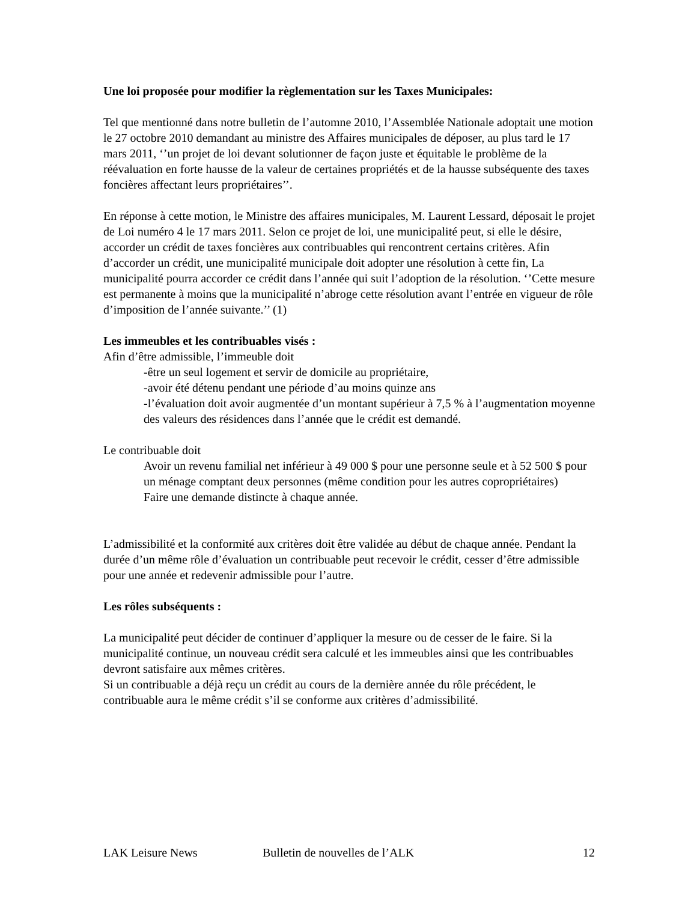Une loi proposée pour modifier la règlementation sur les Taxes Municipales:
Tel que mentionné dans notre bulletin de l’automne 2010, l’Assemblée Nationale adoptait une motion le 27 octobre 2010 demandant au ministre des Affaires municipales de déposer, au plus tard le 17 mars 2011, ‘’un projet de loi devant solutionner de façon juste et équitable le problème de la réévaluation en forte hausse de la valeur de certaines propriétés et de la hausse subséquente des taxes foncières affectant leurs propriétaires’’.
En réponse à cette motion, le Ministre des affaires municipales, M. Laurent Lessard, déposait le projet de Loi numéro 4 le 17 mars 2011. Selon ce projet de loi, une municipalité peut, si elle le désire, accorder un crédit de taxes foncières aux contribuables qui rencontrent certains critères. Afin d’accorder un crédit, une municipalité municipale doit adopter une résolution à cette fin, La municipalité pourra accorder ce crédit dans l’année qui suit l’adoption de la résolution. ‘’Cette mesure est permanente à moins que la municipalité n’abroge cette résolution avant l’entrée en vigueur de rôle d’imposition de l’année suivante.’’ (1)
Les immeubles et les contribuables visés :
Afin d’être admissible, l’immeuble doit
-être un seul logement et servir de domicile au propriétaire,
-avoir été détenu pendant une période d’au moins quinze ans
-l’évaluation doit avoir augmentée d’un montant supérieur à 7,5 % à l’augmentation moyenne des valeurs des résidences dans l’année que le crédit est demandé.
Le contribuable doit
Avoir un revenu familial net inférieur à 49 000 $ pour une personne seule et à 52 500 $ pour un ménage comptant deux personnes (même condition pour les autres copropriétaires)
Faire une demande distincte à chaque année.
L’admissibilité et la conformité aux critères doit être validée au début de chaque année. Pendant la durée d’un même rôle d’évaluation un contribuable peut recevoir le crédit, cesser d’être admissible pour une année et redevenir admissible pour l’autre.
Les rôles subséquents :
La municipalité peut décider de continuer d’appliquer la mesure ou de cesser de le faire. Si la municipalité continue, un nouveau crédit sera calculé et les immeubles ainsi que les contribuables devront satisfaire aux mêmes critères.
Si un contribuable a déjà reçu un crédit au cours de la dernière année du rôle précédent, le contribuable aura le même crédit s’il se conforme aux critères d’admissibilité.
LAK Leisure News Bulletin de nouvelles de l’ALK 12